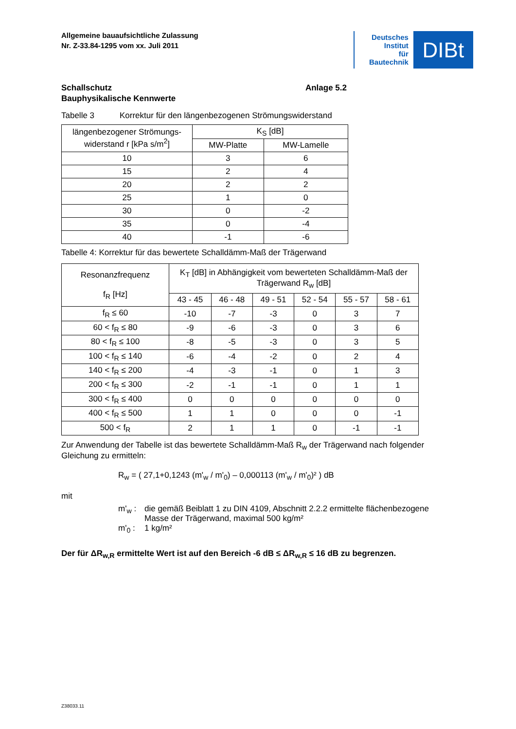Allgemeine bauaufsichtliche Zulassung
Nr. Z-33.84-1295 vom xx. Juli 2011
Deutsches
Institut
für
Bautechnik
DIBt
Schallschutz
Bauphysikalische Kennwerte
Anlage 5.2
Tabelle 3 Korrektur für den längenbezogenen Strömungswiderstand
| längenbezogener Strömungs- widerstand r [kPa s/m<sup>2</sup>] | K<sub>S</sub> [dB] | |
| --- | --- | --- |
| | MW-Platte | MW-Lamelle |
| 10 | 3 | 6 |
| 15 | 2 | 4 |
| 20 | 2 | 2 |
| 25 | 1 | 0 |
| 30 | 0 | -2 |
| 35 | 0 | -4 |
| 40 | -1 | -6 |
Tabelle 4: Korrektur für das bewertete Schalldämm-Maß der Trägerwand
| Resonanzfrequenz f<sub>R</sub> [Hz] | K<sub>T</sub> [dB] in Abhängigkeit vom bewerteten Schalldämm-Maß der Trägerwand R<sub>w</sub> [dB] | | | | | |
| --- | --- | --- | --- | --- | --- | --- |
| | 43 - 45 | 46 - 48 | 49 - 51 | 52 - 54 | 55 - 57 | 58 - 61 |
| f<sub>R</sub> ≤ 60 | -10 | -7 | -3 | 0 | 3 | 7 |
| 60 < f<sub>R</sub> ≤ 80 | -9 | -6 | -3 | 0 | 3 | 6 |
| 80 < f<sub>R</sub> ≤ 100 | -8 | -5 | -3 | 0 | 3 | 5 |
| 100 < f<sub>R</sub> ≤ 140 | -6 | -4 | -2 | 0 | 2 | 4 |
| 140 < f<sub>R</sub> ≤ 200 | -4 | -3 | -1 | 0 | 1 | 3 |
| 200 < f<sub>R</sub> ≤ 300 | -2 | -1 | -1 | 0 | 1 | 1 |
| 300 < f<sub>R</sub> ≤ 400 | 0 | 0 | 0 | 0 | 0 | 0 |
| 400 < f<sub>R</sub> ≤ 500 | 1 | 1 | 0 | 0 | 0 | -1 |
| 500 < f<sub>R</sub> | 2 | 1 | 1 | 0 | -1 | -1 |
Zur Anwendung der Tabelle ist das bewertete Schalldämm-Maß R<sub>w</sub> der Trägerwand nach folgender Gleichung zu ermitteln:
R<sub>w</sub> = ( 27,1+0,1243 (m'<sub>w</sub> / m'<sub>0</sub>) – 0,000113 (m'<sub>w</sub> / m'<sub>0</sub>)² ) dB
mit
m'<sub>w</sub> : die gemäß Beiblatt 1 zu DIN 4109, Abschnitt 2.2.2 ermittelte flächenbezogene
Masse der Trägerwand, maximal 500 kg/m²
m'<sub>0</sub> : 1 kg/m²
Der für ΔR<sub>w,R</sub> ermittelte Wert ist auf den Bereich -6 dB ≤ ΔR<sub>w,R</sub> ≤ 16 dB zu begrenzen.
Z38033.11